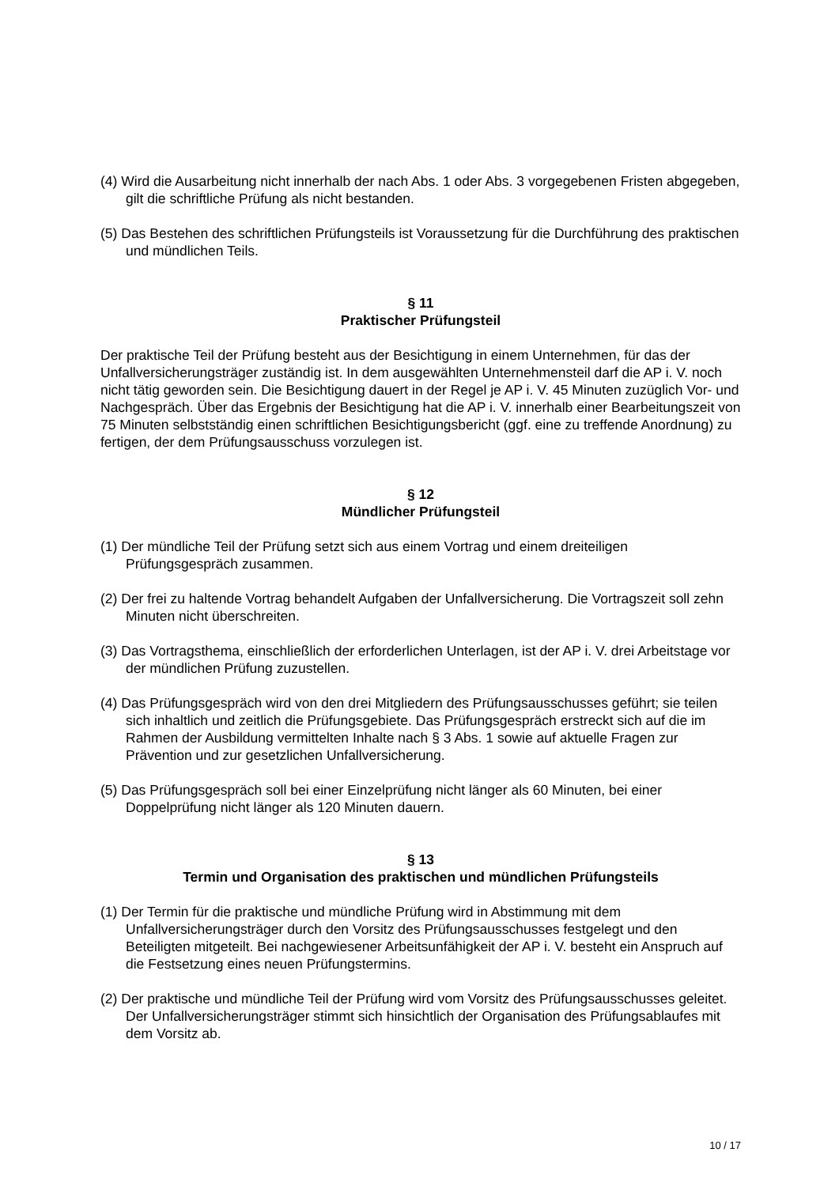(4) Wird die Ausarbeitung nicht innerhalb der nach Abs. 1 oder Abs. 3 vorgegebenen Fristen abgegeben, gilt die schriftliche Prüfung als nicht bestanden.
(5) Das Bestehen des schriftlichen Prüfungsteils ist Voraussetzung für die Durchführung des praktischen und mündlichen Teils.
§ 11
Praktischer Prüfungsteil
Der praktische Teil der Prüfung besteht aus der Besichtigung in einem Unternehmen, für das der Unfallversicherungsträger zuständig ist. In dem ausgewählten Unternehmensteil darf die AP i. V. noch nicht tätig geworden sein. Die Besichtigung dauert in der Regel je AP i. V. 45 Minuten zuzüglich Vor- und Nachgespräch. Über das Ergebnis der Besichtigung hat die AP i. V. innerhalb einer Bearbeitungszeit von 75 Minuten selbstständig einen schriftlichen Besichtigungsbericht (ggf. eine zu treffende Anordnung) zu fertigen, der dem Prüfungsausschuss vorzulegen ist.
§ 12
Mündlicher Prüfungsteil
(1) Der mündliche Teil der Prüfung setzt sich aus einem Vortrag und einem dreiteiligen Prüfungsgespräch zusammen.
(2) Der frei zu haltende Vortrag behandelt Aufgaben der Unfallversicherung. Die Vortragszeit soll zehn Minuten nicht überschreiten.
(3) Das Vortragsthema, einschließlich der erforderlichen Unterlagen, ist der AP i. V. drei Arbeitstage vor der mündlichen Prüfung zuzustellen.
(4) Das Prüfungsgespräch wird von den drei Mitgliedern des Prüfungsausschusses geführt; sie teilen sich inhaltlich und zeitlich die Prüfungsgebiete. Das Prüfungsgespräch erstreckt sich auf die im Rahmen der Ausbildung vermittelten Inhalte nach § 3 Abs. 1 sowie auf aktuelle Fragen zur Prävention und zur gesetzlichen Unfallversicherung.
(5) Das Prüfungsgespräch soll bei einer Einzelprüfung nicht länger als 60 Minuten, bei einer Doppelprüfung nicht länger als 120 Minuten dauern.
§ 13
Termin und Organisation des praktischen und mündlichen Prüfungsteils
(1) Der Termin für die praktische und mündliche Prüfung wird in Abstimmung mit dem Unfallversicherungsträger durch den Vorsitz des Prüfungsausschusses festgelegt und den Beteiligten mitgeteilt. Bei nachgewiesener Arbeitsunfähigkeit der AP i. V. besteht ein Anspruch auf die Festsetzung eines neuen Prüfungstermins.
(2) Der praktische und mündliche Teil der Prüfung wird vom Vorsitz des Prüfungsausschusses geleitet. Der Unfallversicherungsträger stimmt sich hinsichtlich der Organisation des Prüfungsablaufes mit dem Vorsitz ab.
10 / 17